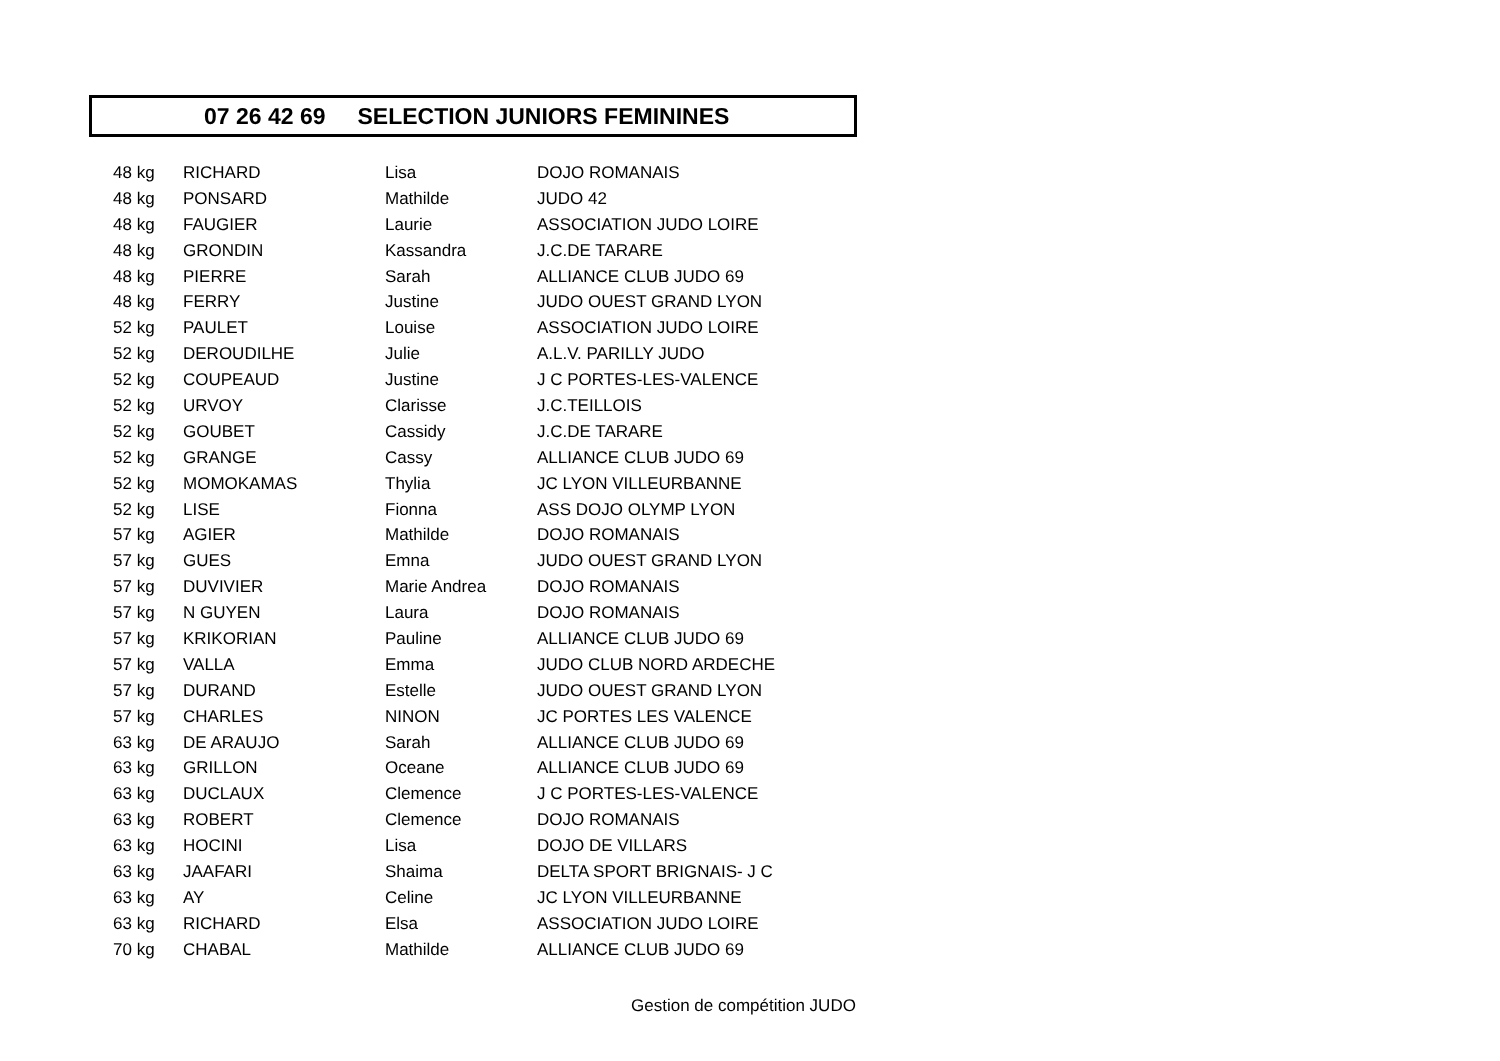07 26 42 69 SELECTION JUNIORS FEMININES
| 48 kg | RICHARD | Lisa | DOJO ROMANAIS |
| 48 kg | PONSARD | Mathilde | JUDO 42 |
| 48 kg | FAUGIER | Laurie | ASSOCIATION JUDO LOIRE |
| 48 kg | GRONDIN | Kassandra | J.C.DE TARARE |
| 48 kg | PIERRE | Sarah | ALLIANCE CLUB JUDO 69 |
| 48 kg | FERRY | Justine | JUDO OUEST GRAND LYON |
| 52 kg | PAULET | Louise | ASSOCIATION JUDO LOIRE |
| 52 kg | DEROUDILHE | Julie | A.L.V. PARILLY JUDO |
| 52 kg | COUPEAUD | Justine | J C PORTES-LES-VALENCE |
| 52 kg | URVOY | Clarisse | J.C.TEILLOIS |
| 52 kg | GOUBET | Cassidy | J.C.DE TARARE |
| 52 kg | GRANGE | Cassy | ALLIANCE CLUB JUDO 69 |
| 52 kg | MOMOKAMAS | Thylia | JC LYON VILLEURBANNE |
| 52 kg | LISE | Fionna | ASS DOJO OLYMP LYON |
| 57 kg | AGIER | Mathilde | DOJO ROMANAIS |
| 57 kg | GUES | Emna | JUDO OUEST GRAND LYON |
| 57 kg | DUVIVIER | Marie Andrea | DOJO ROMANAIS |
| 57 kg | N GUYEN | Laura | DOJO ROMANAIS |
| 57 kg | KRIKORIAN | Pauline | ALLIANCE CLUB JUDO 69 |
| 57 kg | VALLA | Emma | JUDO CLUB NORD ARDECHE |
| 57 kg | DURAND | Estelle | JUDO OUEST GRAND LYON |
| 57 kg | CHARLES | NINON | JC PORTES LES VALENCE |
| 63 kg | DE ARAUJO | Sarah | ALLIANCE CLUB JUDO 69 |
| 63 kg | GRILLON | Oceane | ALLIANCE CLUB JUDO 69 |
| 63 kg | DUCLAUX | Clemence | J C PORTES-LES-VALENCE |
| 63 kg | ROBERT | Clemence | DOJO ROMANAIS |
| 63 kg | HOCINI | Lisa | DOJO DE VILLARS |
| 63 kg | JAAFARI | Shaima | DELTA SPORT BRIGNAIS- J C |
| 63 kg | AY | Celine | JC LYON VILLEURBANNE |
| 63 kg | RICHARD | Elsa | ASSOCIATION JUDO LOIRE |
| 70 kg | CHABAL | Mathilde | ALLIANCE CLUB JUDO 69 |
Gestion de compétition JUDO